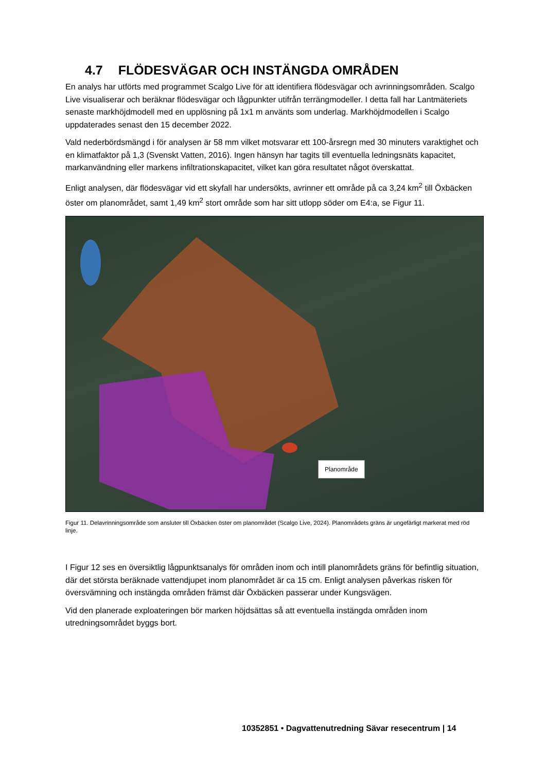4.7 FLÖDESVÄGAR OCH INSTÄNGDA OMRÅDEN
En analys har utförts med programmet Scalgo Live för att identifiera flödesvägar och avrinningsområden. Scalgo Live visualiserar och beräknar flödesvägar och lågpunkter utifrån terrängmodeller. I detta fall har Lantmäteriets senaste markhöjdmodell med en upplösning på 1x1 m använts som underlag. Markhöjdmodellen i Scalgo uppdaterades senast den 15 december 2022.
Vald nederbördsmängd i för analysen är 58 mm vilket motsvarar ett 100-årsregn med 30 minuters varaktighet och en klimatfaktor på 1,3 (Svenskt Vatten, 2016). Ingen hänsyn har tagits till eventuella ledningsnäts kapacitet, markanvändning eller markens infiltrationskapacitet, vilket kan göra resultatet något överskattat.
Enligt analysen, där flödesvägar vid ett skyfall har undersökts, avrinner ett område på ca 3,24 km<sup>2</sup> till Öxbäcken öster om planområdet, samt 1,49 km<sup>2</sup> stort område som har sitt utlopp söder om E4:a, se Figur 11.
Planområde
Figur 11. Delavrinningsområde som ansluter till Öxbäcken öster om planområdet (Scalgo Live, 2024). Planområdets gräns är ungefärligt markerat med röd linje.
I Figur 12 ses en översiktlig lågpunktsanalys för områden inom och intill planområdets gräns för befintlig situation, där det största beräknade vattendjupet inom planområdet är ca 15 cm. Enligt analysen påverkas risken för översvämning och instängda områden främst där Öxbäcken passerar under Kungsvägen.
Vid den planerade exploateringen bör marken höjdsättas så att eventuella instängda områden inom utredningsområdet byggs bort.
10352851 • Dagvattenutredning Sävar resecentrum | 14